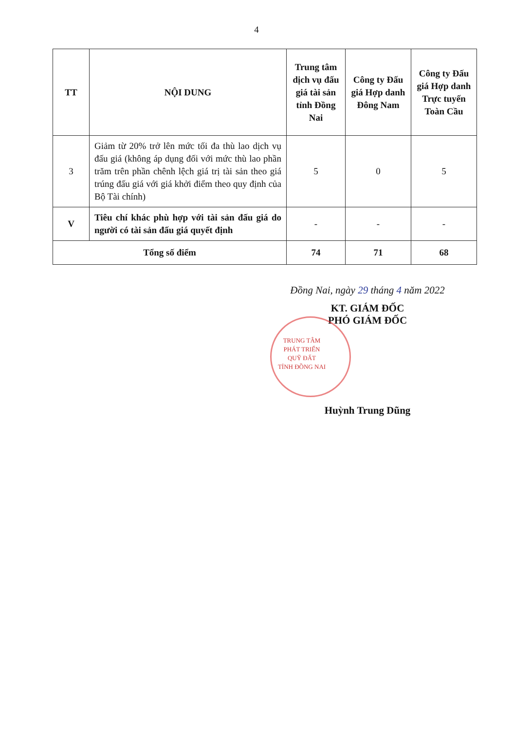4
| TT | NỘI DUNG | Trung tâm dịch vụ đấu giá tài sản tỉnh Đồng Nai | Công ty Đấu giá Hợp danh Đông Nam | Công ty Đấu giá Hợp danh Trực tuyến Toàn Cầu |
| --- | --- | --- | --- | --- |
| 3 | Giảm từ 20% trở lên mức tối đa thù lao dịch vụ đấu giá (không áp dụng đối với mức thù lao phần trăm trên phần chênh lệch giá trị tài sản theo giá trúng đấu giá với giá khởi điểm theo quy định của Bộ Tài chính) | 5 | 0 | 5 |
| V | Tiêu chí khác phù hợp với tài sản đấu giá do người có tài sản đấu giá quyết định | - | - | - |
| Tổng số điểm | | 74 | 71 | 68 |
Đồng Nai, ngày 29 tháng 4 năm 2022
KT. GIÁM ĐỐC
PHÓ GIÁM ĐỐC
TRUNG TÂM
PHÁT TRIỂN
QUỸ ĐẤT
TỈNH ĐỒNG NAI
Huỳnh Trung Dũng